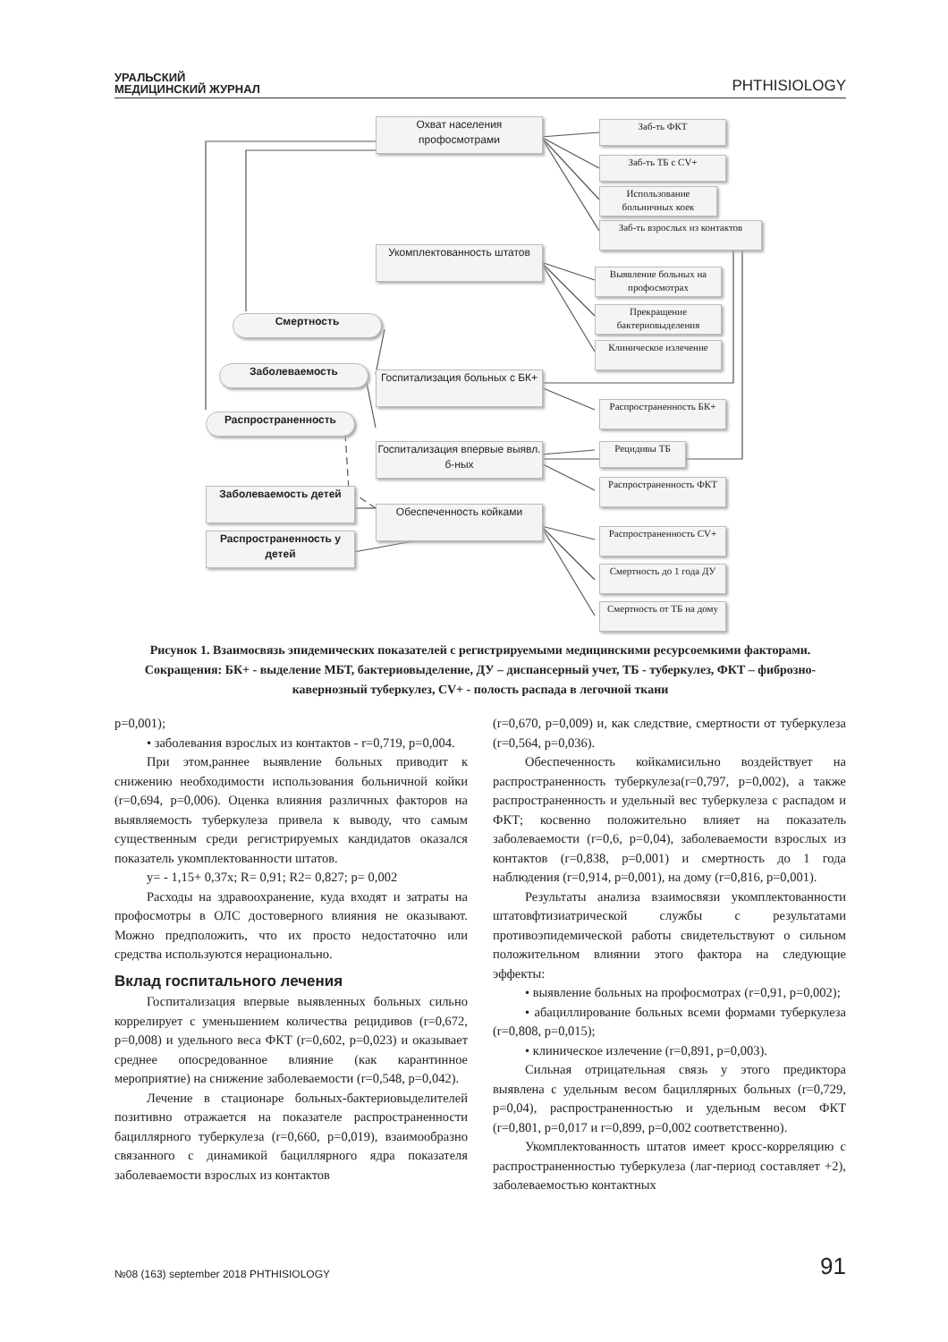УРАЛЬСКИЙ
МЕДИЦИНСКИЙ ЖУРНАЛ PHTHISIOLOGY
Охват населения профосмотрами
Заб-ть ФКТ
Заб-ть ТБ с CV+
Использование больничных коек
Заб-ть взрослых из контактов
Укомплектованность штатов
Выявление больных на профосмотрах
Прекращение бактериовыделения
Клиническое излечение
Смертность
Заболеваемость
Госпитализация больных с БК+
Распространенность БК+
Распространенность
Госпитализация впервые выявл. б-ных
Рецидивы ТБ
Распространенность ФКТ
Заболеваемость детей
Обеспеченность койками
Распространенность у детей
Распространенность CV+
Смертность до 1 года ДУ
Смертность от ТБ на дому
Рисунок 1. Взаимосвязь эпидемических показателей с регистрируемыми медицинскими ресурсоемкими факторами. Сокращения: БК+ - выделение МБТ, бактериовыделение, ДУ – диспансерный учет, ТБ - туберкулез, ФКТ – фиброзно-кавернозный туберкулез, CV+ - полость распада в легочной ткани
p=0,001);
• заболевания взрослых из контактов - r=0,719, p=0,004.
При этом,раннее выявление больных приводит к снижению необходимости использования больничной койки (r=0,694, p=0,006). Оценка влияния различных факторов на выявляемость туберкулеза привела к выводу, что самым существенным среди регистрируемых кандидатов оказался показатель укомплектованности штатов.
y= - 1,15+ 0,37x; R= 0,91; R2= 0,827; p= 0,002
Расходы на здравоохранение, куда входят и затраты на профосмотры в ОЛС достоверного влияния не оказывают. Можно предположить, что их просто недостаточно или средства используются нерационально.
Вклад госпитального лечения
Госпитализация впервые выявленных больных сильно коррелирует с уменьшением количества рецидивов (r=0,672, p=0,008) и удельного веса ФКТ (r=0,602, p=0,023) и оказывает среднее опосредованное влияние (как карантинное мероприятие) на снижение заболеваемости (r=0,548, p=0,042).
Лечение в стационаре больных-бактериовыделителей позитивно отражается на показателе распространенности бациллярного туберкулеза (r=0,660, p=0,019), взаимообразно связанного с динамикой бациллярного ядра показателя заболеваемости взрослых из контактов
(r=0,670, p=0,009) и, как следствие, смертности от туберкулеза (r=0,564, p=0,036).
Обеспеченность койкамисильно воздействует на распространенность туберкулеза(r=0,797, p=0,002), а также распространенность и удельный вес туберкулеза с распадом и ФКТ; косвенно положительно влияет на показатель заболеваемости (r=0,6, p=0,04), заболеваемости взрослых из контактов (r=0,838, p=0,001) и смертность до 1 года наблюдения (r=0,914, p=0,001), на дому (r=0,816, p=0,001).
Результаты анализа взаимосвязи укомплектованности штатовфтизиатрической службы с результатами противоэпидемической работы свидетельствуют о сильном положительном влиянии этого фактора на следующие эффекты:
• выявление больных на профосмотрах (r=0,91, p=0,002);
• абациллирование больных всеми формами туберкулеза (r=0,808, p=0,015);
• клиническое излечение (r=0,891, p=0,003).
Сильная отрицательная связь у этого предиктора выявлена с удельным весом бациллярных больных (r=0,729, p=0,04), распространенностью и удельным весом ФКТ (r=0,801, p=0,017 и r=0,899, p=0,002 соответственно).
Укомплектованность штатов имеет кросс-корреляцию с распространенностью туберкулеза (лаг-период составляет +2), заболеваемостью контактных
№08 (163) september 2018 PHTHISIOLOGY 91